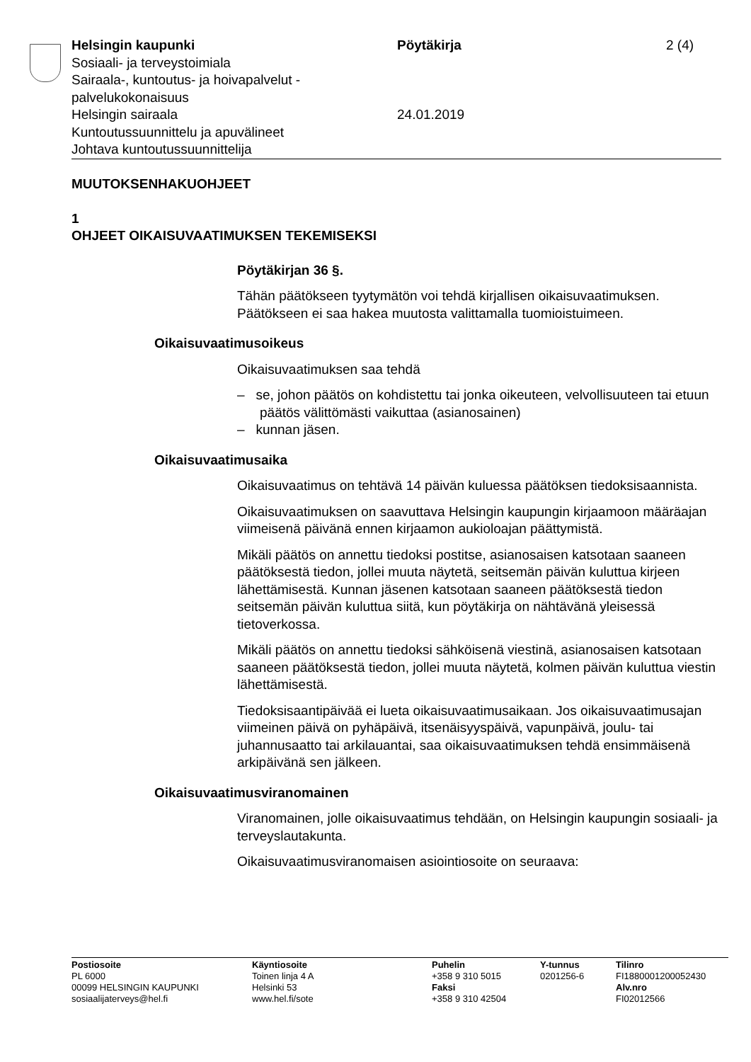Helsingin kaupunki
Sosiaali- ja terveystoimiala
Sairaala-, kuntoutus- ja hoivapalvelut -palvelukokonaisuus
Helsingin sairaala
Kuntoutussuunnittelu ja apuvälineet
Johtava kuntoutussuunnittelija
Pöytäkirja
24.01.2019
2 (4)
MUUTOKSENHAKUOHJEET
1
OHJEET OIKAISUVAATIMUKSEN TEKEMISEKSI
Pöytäkirjan 36 §.
Tähän päätökseen tyytymätön voi tehdä kirjallisen oikaisuvaatimuksen. Päätökseen ei saa hakea muutosta valittamalla tuomioistuimeen.
Oikaisuvaatimusoikeus
Oikaisuvaatimuksen saa tehdä
– se, johon päätös on kohdistettu tai jonka oikeuteen, velvollisuuteen tai etuun päätös välittömästi vaikuttaa (asianosainen)
– kunnan jäsen.
Oikaisuvaatimusaika
Oikaisuvaatimus on tehtävä 14 päivän kuluessa päätöksen tiedoksisaannista.
Oikaisuvaatimuksen on saavuttava Helsingin kaupungin kirjaamoon määräajan viimeisenä päivänä ennen kirjaamon aukioloajan päättymistä.
Mikäli päätös on annettu tiedoksi postitse, asianosaisen katsotaan saaneen päätöksestä tiedon, jollei muuta näytetä, seitsemän päivän kuluttua kirjeen lähettämisestä. Kunnan jäsenen katsotaan saaneen päätöksestä tiedon seitsemän päivän kuluttua siitä, kun pöytäkirja on nähtävänä yleisessä tietoverkossa.
Mikäli päätös on annettu tiedoksi sähköisenä viestinä, asianosaisen katsotaan saaneen päätöksestä tiedon, jollei muuta näytetä, kolmen päivän kuluttua viestin lähettämisestä.
Tiedoksisaantipäivää ei lueta oikaisuvaatimusaikaan. Jos oikaisuvaatimusajan viimeinen päivä on pyhäpäivä, itsenäisyyspäivä, vapunpäivä, joulu- tai juhannusaatto tai arkilauantai, saa oikaisuvaatimuksen tehdä ensimmäisenä arkipäivänä sen jälkeen.
Oikaisuvaatimusviranomainen
Viranomainen, jolle oikaisuvaatimus tehdään, on Helsingin kaupungin sosiaali- ja terveyslautakunta.
Oikaisuvaatimusviranomaisen asiointiosoite on seuraava:
Postiosoite
PL 6000
00099 HELSINGIN KAUPUNKI
sosiaalijaterveys@hel.fi
Käyntiosoite
Toinen linja 4 A
Helsinki 53
www.hel.fi/sote
Puhelin
+358 9 310 5015
Faksi
+358 9 310 42504
Y-tunnus
0201256-6
Tilinro
FI1880001200052430
Alv.nro
FI02012566